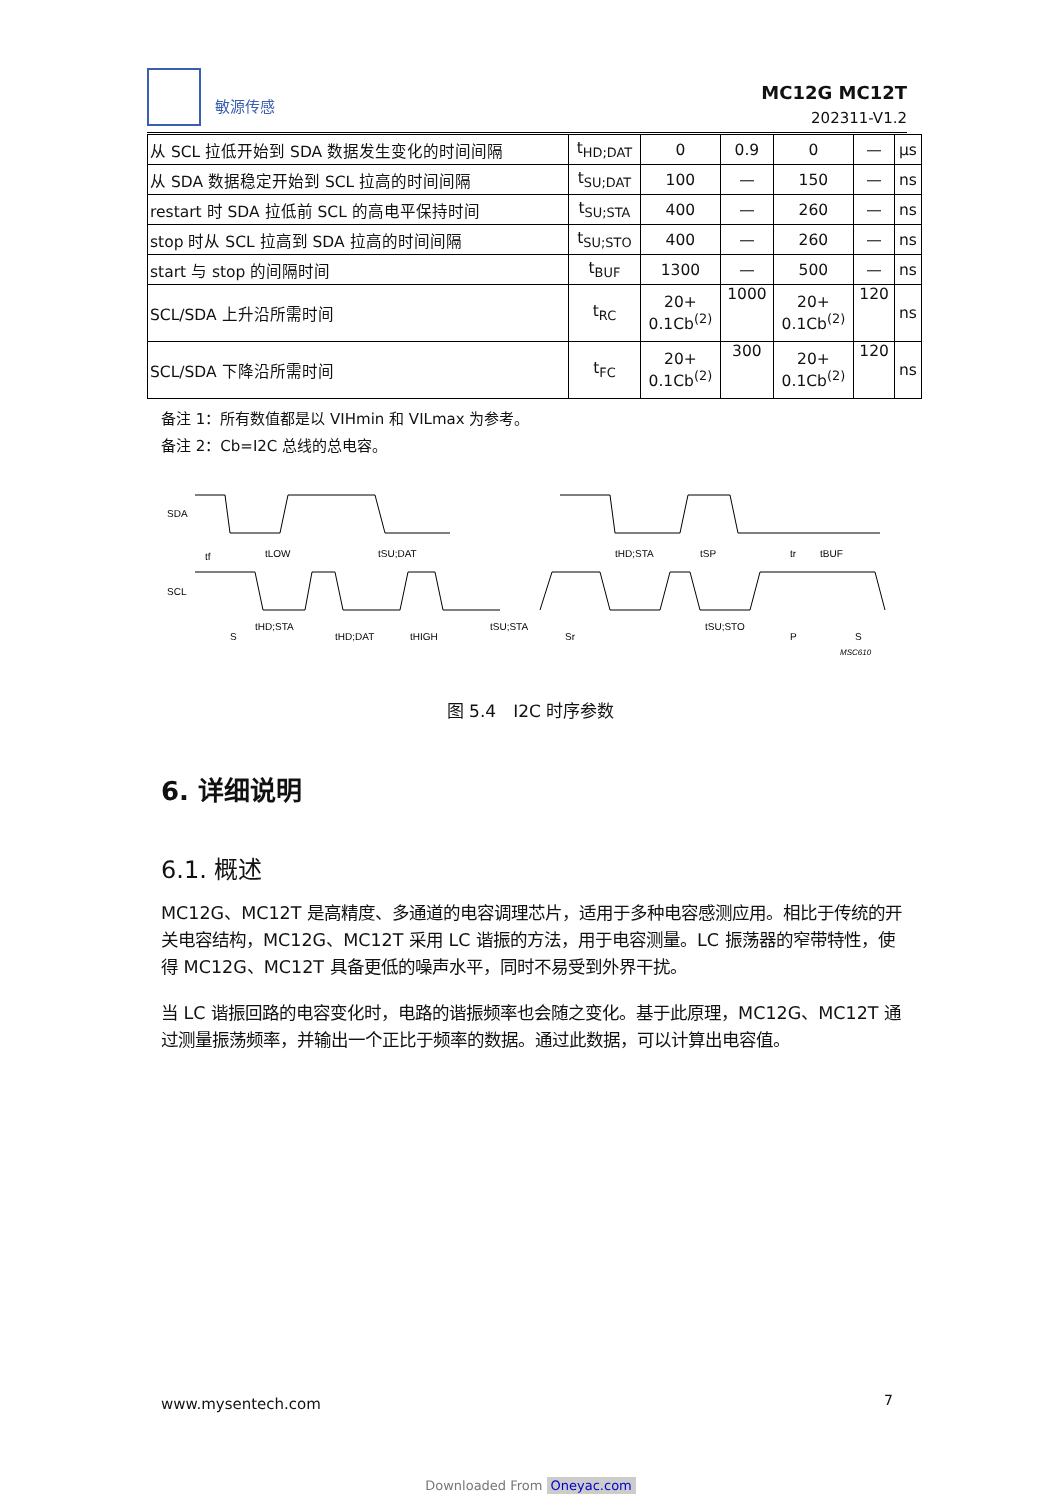敏源传感
MC12G MC12T
202311-V1.2
| 从 SCL 拉低开始到 SDA 数据发生变化的时间间隔 | t<sub>HD;DAT</sub> | 0 | 0.9 | 0 | — | μs |
| 从 SDA 数据稳定开始到 SCL 拉高的时间间隔 | t<sub>SU;DAT</sub> | 100 | — | 150 | — | ns |
| restart 时 SDA 拉低前 SCL 的高电平保持时间 | t<sub>SU;STA</sub> | 400 | — | 260 | — | ns |
| stop 时从 SCL 拉高到 SDA 拉高的时间间隔 | t<sub>SU;STO</sub> | 400 | — | 260 | — | ns |
| start 与 stop 的间隔时间 | t<sub>BUF</sub> | 1300 | — | 500 | — | ns |
| SCL/SDA 上升沿所需时间 | t<sub>RC</sub> | 20+ 0.1Cb<sup>(2)</sup> | 1000 | 20+ 0.1Cb<sup>(2)</sup> | 120 | ns |
| SCL/SDA 下降沿所需时间 | t<sub>FC</sub> | 20+ 0.1Cb<sup>(2)</sup> | 300 | 20+ 0.1Cb<sup>(2)</sup> | 120 | ns |
备注 1：所有数值都是以 VIHmin 和 VILmax 为参考。
备注 2：Cb=I2C 总线的总电容。
SDA
SCL
tf
tLOW
tSU;DAT
tHD;STA
tSP
tr
tBUF
S
tHD;STA
tHD;DAT
tHIGH
tSU;STA
Sr
tSU;STO
P
S
MSC610
图 5.4　I2C 时序参数
6. 详细说明
6.1. 概述
MC12G、MC12T 是高精度、多通道的电容调理芯片，适用于多种电容感测应用。相比于传统的开关电容结构，MC12G、MC12T 采用 LC 谐振的方法，用于电容测量。LC 振荡器的窄带特性，使得 MC12G、MC12T 具备更低的噪声水平，同时不易受到外界干扰。
当 LC 谐振回路的电容变化时，电路的谐振频率也会随之变化。基于此原理，MC12G、MC12T 通过测量振荡频率，并输出一个正比于频率的数据。通过此数据，可以计算出电容值。
www.mysentech.com 7
Downloaded From Oneyac.com